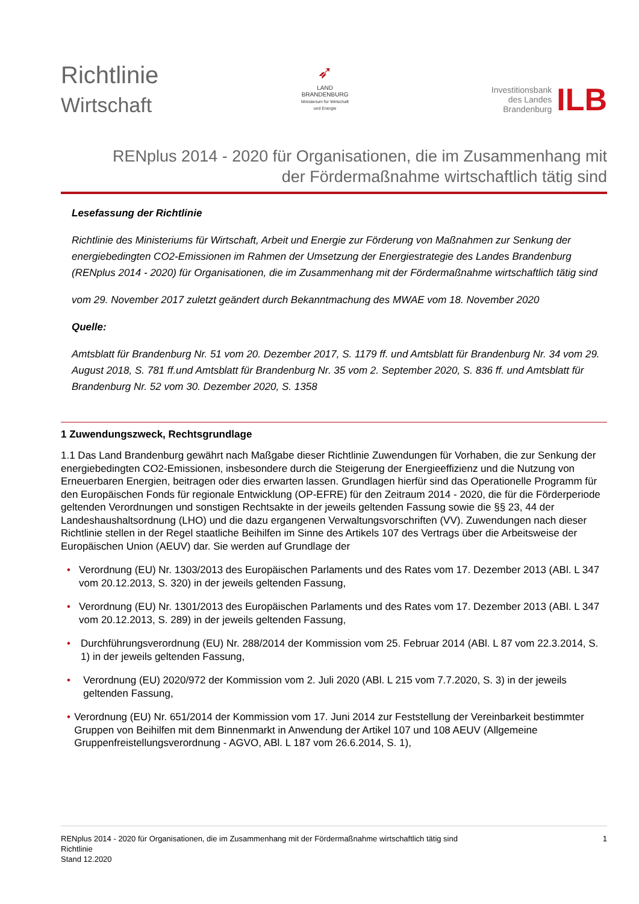Richtlinie
Wirtschaft
➶
LAND
BRANDENBURG
Ministerium für Wirtschaft
und Energie
Investitionsbank
des Landes
Brandenburg
ILB
RENplus 2014 - 2020 für Organisationen, die im Zusammenhang mit
der Fördermaßnahme wirtschaftlich tätig sind
Lesefassung der Richtlinie
Richtlinie des Ministeriums für Wirtschaft, Arbeit und Energie zur Förderung von Maßnahmen zur Senkung der energiebedingten CO2-Emissionen im Rahmen der Umsetzung der Energiestrategie des Landes Brandenburg (RENplus 2014 - 2020) für Organisationen, die im Zusammenhang mit der Fördermaßnahme wirtschaftlich tätig sind
vom 29. November 2017 zuletzt geändert durch Bekanntmachung des MWAE vom 18. November 2020
Quelle:
Amtsblatt für Brandenburg Nr. 51 vom 20. Dezember 2017, S. 1179 ff. und Amtsblatt für Brandenburg Nr. 34 vom 29. August 2018, S. 781 ff.und Amtsblatt für Brandenburg Nr. 35 vom 2. September 2020, S. 836 ff. und Amtsblatt für Brandenburg Nr. 52 vom 30. Dezember 2020, S. 1358
1 Zuwendungszweck, Rechtsgrundlage
1.1 Das Land Brandenburg gewährt nach Maßgabe dieser Richtlinie Zuwendungen für Vorhaben, die zur Senkung der energiebedingten CO2-Emissionen, insbesondere durch die Steigerung der Energieeffizienz und die Nutzung von Erneuerbaren Energien, beitragen oder dies erwarten lassen. Grundlagen hierfür sind das Operationelle Programm für den Europäischen Fonds für regionale Entwicklung (OP-EFRE) für den Zeitraum 2014 - 2020, die für die Förderperiode geltenden Verordnungen und sonstigen Rechtsakte in der jeweils geltenden Fassung sowie die §§ 23, 44 der Landeshaushaltsordnung (LHO) und die dazu ergangenen Verwaltungsvorschriften (VV). Zuwendungen nach dieser Richtlinie stellen in der Regel staatliche Beihilfen im Sinne des Artikels 107 des Vertrags über die Arbeitsweise der Europäischen Union (AEUV) dar. Sie werden auf Grundlage der
• Verordnung (EU) Nr. 1303/2013 des Europäischen Parlaments und des Rates vom 17. Dezember 2013 (ABl. L 347 vom 20.12.2013, S. 320) in der jeweils geltenden Fassung,
• Verordnung (EU) Nr. 1301/2013 des Europäischen Parlaments und des Rates vom 17. Dezember 2013 (ABl. L 347 vom 20.12.2013, S. 289) in der jeweils geltenden Fassung,
• Durchführungsverordnung (EU) Nr. 288/2014 der Kommission vom 25. Februar 2014 (ABl. L 87 vom 22.3.2014, S. 1) in der jeweils geltenden Fassung,
• Verordnung (EU) 2020/972 der Kommission vom 2. Juli 2020 (ABl. L 215 vom 7.7.2020, S. 3) in der jeweils geltenden Fassung,
• Verordnung (EU) Nr. 651/2014 der Kommission vom 17. Juni 2014 zur Feststellung der Vereinbarkeit bestimmter Gruppen von Beihilfen mit dem Binnenmarkt in Anwendung der Artikel 107 und 108 AEUV (Allgemeine Gruppenfreistellungsverordnung - AGVO, ABl. L 187 vom 26.6.2014, S. 1),
RENplus 2014 - 2020 für Organisationen, die im Zusammenhang mit der Fördermaßnahme wirtschaftlich tätig sind
Richtlinie
Stand 12.2020
1